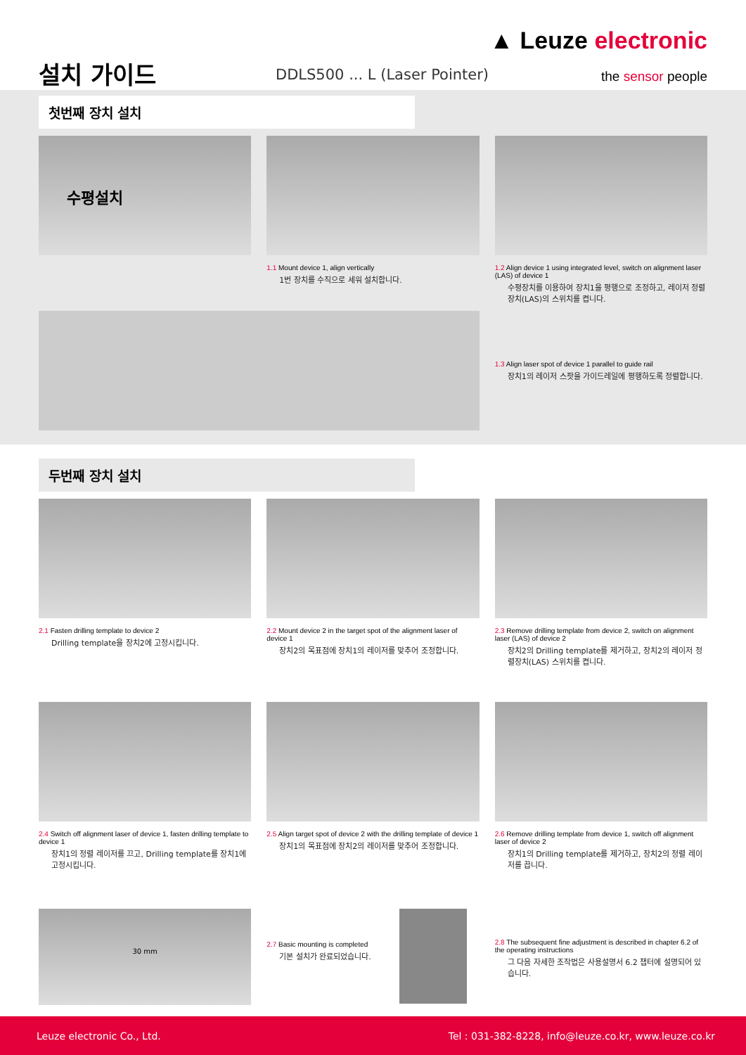▲ Leuze electronic
설치 가이드 DDLS500 ... L (Laser Pointer) the sensor people
첫번째 장치 설치
수평설치
1.1 Mount device 1, align vertically
1번 장치를 수직으로 세워 설치합니다.
1.2 Align device 1 using integrated level, switch on alignment laser (LAS) of device 1
수평장치를 이용하여 장치1을 평행으로 조정하고, 레이저 정렬장치(LAS)의 스위치를 켭니다.
1.3 Align laser spot of device 1 parallel to guide rail
장치1의 레이저 스팟을 가이드레일에 평행하도록 정렬합니다.
두번째 장치 설치
2.1 Fasten drilling template to device 2
Drilling template을 장치2에 고정시킵니다.
2.2 Mount device 2 in the target spot of the alignment laser of device 1
장치2의 목표점에 장치1의 레이저를 맞추어 조정합니다.
2.3 Remove drilling template from device 2, switch on alignment laser (LAS) of device 2
장치2의 Drilling template를 제거하고, 장치2의 레이저 정렬장치(LAS) 스위치를 켭니다.
2.4 Switch off alignment laser of device 1, fasten drilling template to device 1
장치1의 정렬 레이저를 끄고, Drilling template를 장치1에 고정시킵니다.
2.5 Align target spot of device 2 with the drilling template of device 1
장치1의 목표점에 장치2의 레이저를 맞추어 조정합니다.
2.6 Remove drilling template from device 1, switch off alignment laser of device 2
장치1의 Drilling template를 제거하고, 장치2의 정렬 레이저를 끕니다.
30 mm
2.7 Basic mounting is completed
기본 설치가 완료되었습니다.
2.8 The subsequent fine adjustment is described in chapter 6.2 of the operating instructions
그 다음 자세한 조작법은 사용설명서 6.2 챕터에 설명되어 있습니다.
Leuze electronic Co., Ltd. Tel : 031-382-8228, info@leuze.co.kr, www.leuze.co.kr